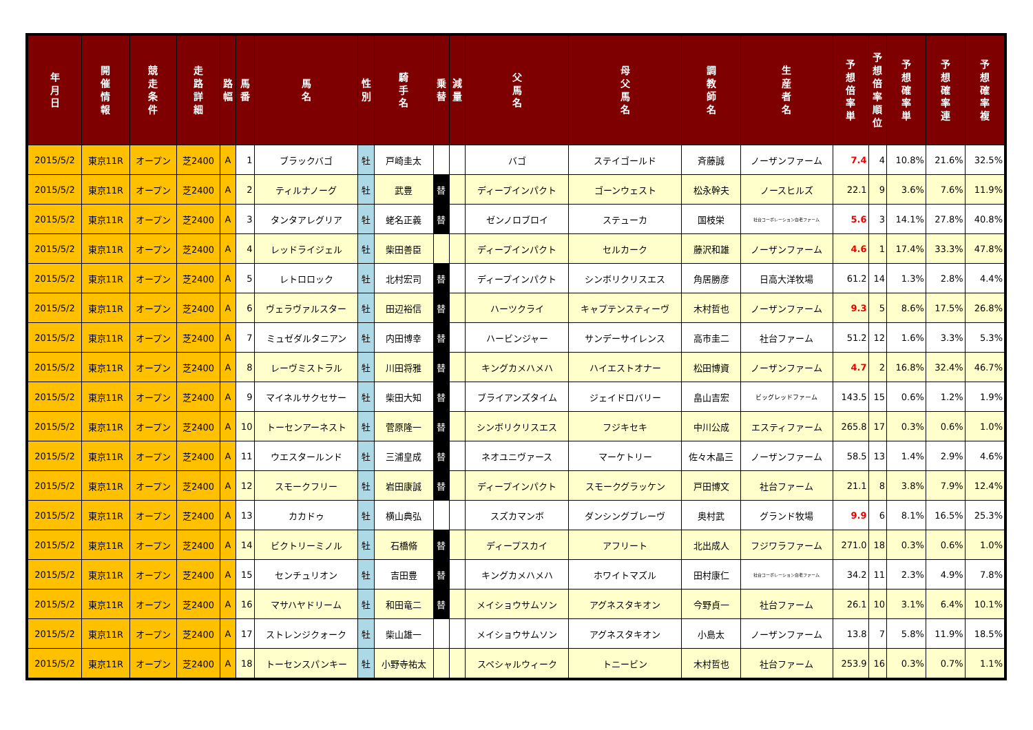| 年 月 日 | 開 催 情 報 | 競 走 条 件 | 走 路 詳 細 | 路 幅 | 馬 番 | 馬 名 | 性 別 | 騎 手 名 | 乗 替 | 減 量 | 父 馬 名 | 母 父 馬 名 | 調 教 師 名 | 生 産 者 名 | 予 想 倍 率 単 | 予 想 倍 率 順 位 | 予 想 確 率 単 | 予 想 確 率 連 | 予 想 確 率 複 |
| --- | --- | --- | --- | --- | --- | --- | --- | --- | --- | --- | --- | --- | --- | --- | --- | --- | --- | --- | --- |
| 2015/5/2 | 東京11R | オープン | 芝2400 | A | 1 | ブラックバゴ | 牡 | 戸崎圭太 | | | バゴ | ステイゴールド | 斉藤誠 | ノーザンファーム | 7.4 | 4 | 10.8% | 21.6% | 32.5% |
| 2015/5/2 | 東京11R | オープン | 芝2400 | A | 2 | ティルナノーグ | 牡 | 武豊 | 替 | | ディープインパクト | ゴーンウェスト | 松永幹夫 | ノースヒルズ | 22.1 | 9 | 3.6% | 7.6% | 11.9% |
| 2015/5/2 | 東京11R | オープン | 芝2400 | A | 3 | タンタアレグリア | 牡 | 蛯名正義 | 替 | | ゼンノロブロイ | ステューカ | 国枝栄 | 社台コーポレーション白老ファーム | 5.6 | 3 | 14.1% | 27.8% | 40.8% |
| 2015/5/2 | 東京11R | オープン | 芝2400 | A | 4 | レッドライジェル | 牡 | 柴田善臣 | | | ディープインパクト | セルカーク | 藤沢和雄 | ノーザンファーム | 4.6 | 1 | 17.4% | 33.3% | 47.8% |
| 2015/5/2 | 東京11R | オープン | 芝2400 | A | 5 | レトロロック | 牡 | 北村宏司 | 替 | | ディープインパクト | シンボリクリスエス | 角居勝彦 | 日高大洋牧場 | 61.2 | 14 | 1.3% | 2.8% | 4.4% |
| 2015/5/2 | 東京11R | オープン | 芝2400 | A | 6 | ヴェラヴァルスター | 牡 | 田辺裕信 | 替 | | ハーツクライ | キャプテンスティーヴ | 木村哲也 | ノーザンファーム | 9.3 | 5 | 8.6% | 17.5% | 26.8% |
| 2015/5/2 | 東京11R | オープン | 芝2400 | A | 7 | ミュゼダルタニアン | 牡 | 内田博幸 | 替 | | ハービンジャー | サンデーサイレンス | 高市圭二 | 社台ファーム | 51.2 | 12 | 1.6% | 3.3% | 5.3% |
| 2015/5/2 | 東京11R | オープン | 芝2400 | A | 8 | レーヴミストラル | 牡 | 川田将雅 | 替 | | キングカメハメハ | ハイエストオナー | 松田博資 | ノーザンファーム | 4.7 | 2 | 16.8% | 32.4% | 46.7% |
| 2015/5/2 | 東京11R | オープン | 芝2400 | A | 9 | マイネルサクセサー | 牡 | 柴田大知 | 替 | | ブライアンズタイム | ジェイドロバリー | 畠山吉宏 | ビッグレッドファーム | 143.5 | 15 | 0.6% | 1.2% | 1.9% |
| 2015/5/2 | 東京11R | オープン | 芝2400 | A | 10 | トーセンアーネスト | 牡 | 菅原隆一 | 替 | | シンボリクリスエス | フジキセキ | 中川公成 | エスティファーム | 265.8 | 17 | 0.3% | 0.6% | 1.0% |
| 2015/5/2 | 東京11R | オープン | 芝2400 | A | 11 | ウエスタールンド | 牡 | 三浦皇成 | 替 | | ネオユニヴァース | マーケトリー | 佐々木晶三 | ノーザンファーム | 58.5 | 13 | 1.4% | 2.9% | 4.6% |
| 2015/5/2 | 東京11R | オープン | 芝2400 | A | 12 | スモークフリー | 牡 | 岩田康誠 | 替 | | ディープインパクト | スモークグラッケン | 戸田博文 | 社台ファーム | 21.1 | 8 | 3.8% | 7.9% | 12.4% |
| 2015/5/2 | 東京11R | オープン | 芝2400 | A | 13 | カカドゥ | 牡 | 横山典弘 | | | スズカマンボ | ダンシングブレーヴ | 奥村武 | グランド牧場 | 9.9 | 6 | 8.1% | 16.5% | 25.3% |
| 2015/5/2 | 東京11R | オープン | 芝2400 | A | 14 | ビクトリーミノル | 牡 | 石橋脩 | 替 | | ディープスカイ | アフリート | 北出成人 | フジワラファーム | 271.0 | 18 | 0.3% | 0.6% | 1.0% |
| 2015/5/2 | 東京11R | オープン | 芝2400 | A | 15 | センチュリオン | 牡 | 吉田豊 | 替 | | キングカメハメハ | ホワイトマズル | 田村康仁 | 社台コーポレーション白老ファーム | 34.2 | 11 | 2.3% | 4.9% | 7.8% |
| 2015/5/2 | 東京11R | オープン | 芝2400 | A | 16 | マサハヤドリーム | 牡 | 和田竜二 | 替 | | メイショウサムソン | アグネスタキオン | 今野貞一 | 社台ファーム | 26.1 | 10 | 3.1% | 6.4% | 10.1% |
| 2015/5/2 | 東京11R | オープン | 芝2400 | A | 17 | ストレンジクォーク | 牡 | 柴山雄一 | | | メイショウサムソン | アグネスタキオン | 小島太 | ノーザンファーム | 13.8 | 7 | 5.8% | 11.9% | 18.5% |
| 2015/5/2 | 東京11R | オープン | 芝2400 | A | 18 | トーセンスパンキー | 牡 | 小野寺祐太 | | | スペシャルウィーク | トニービン | 木村哲也 | 社台ファーム | 253.9 | 16 | 0.3% | 0.7% | 1.1% |